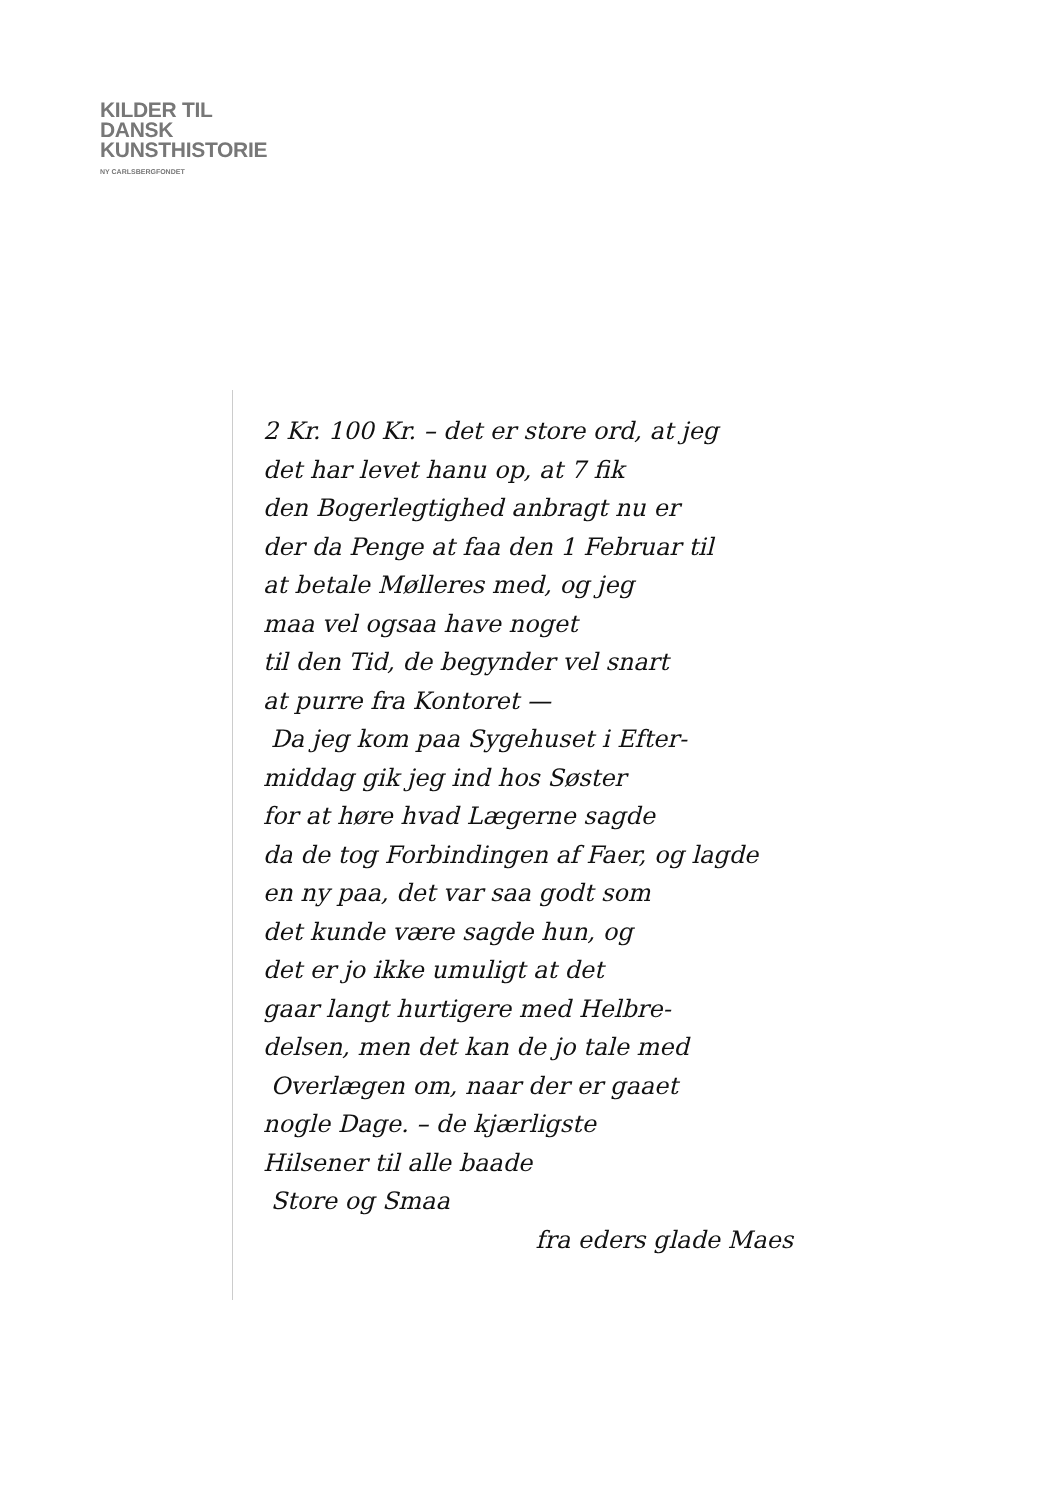KILDER TIL
DANSK
KUNSTHISTORIE
NY CARLSBERGFONDET
2 Kr. 100 Kr. – det er store ord, at jeg
det har levet hanu op, at 7 fik
den Bogerlegtighed anbragt nu er
der da Penge at faa den 1 Februar til
at betale Mølleres med, og jeg
maa vel ogsaa have noget
til den Tid, de begynder vel snart
at purre fra Kontoret —
Da jeg kom paa Sygehuset i Efter-
middag gik jeg ind hos Søster
for at høre hvad Lægerne sagde
da de tog Forbindingen af Faer, og lagde
en ny paa, det var saa godt som
det kunde være sagde hun, og
det er jo ikke umuligt at det
gaar langt hurtigere med Helbre-
delsen, men det kan de jo tale med
Overlægen om, naar der er gaaet
nogle Dage. – de kjærligste
Hilsener til alle baade
Store og Smaa
fra eders glade Maes